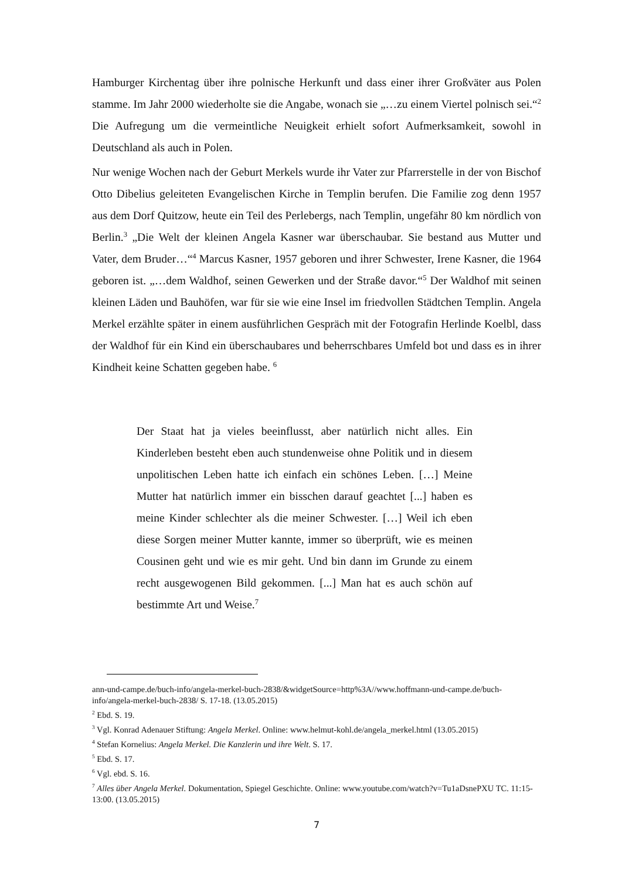Hamburger Kirchentag über ihre polnische Herkunft und dass einer ihrer Großväter aus Polen stamme. Im Jahr 2000 wiederholte sie die Angabe, wonach sie „…zu einem Viertel polnisch sei.“<sup>2</sup> Die Aufregung um die vermeintliche Neuigkeit erhielt sofort Aufmerksamkeit, sowohl in Deutschland als auch in Polen.
Nur wenige Wochen nach der Geburt Merkels wurde ihr Vater zur Pfarrerstelle in der von Bischof Otto Dibelius geleiteten Evangelischen Kirche in Templin berufen. Die Familie zog denn 1957 aus dem Dorf Quitzow, heute ein Teil des Perlebergs, nach Templin, ungefähr 80 km nördlich von Berlin.<sup>3</sup> „Die Welt der kleinen Angela Kasner war überschaubar. Sie bestand aus Mutter und Vater, dem Bruder…“<sup>4</sup> Marcus Kasner, 1957 geboren und ihrer Schwester, Irene Kasner, die 1964 geboren ist. „…dem Waldhof, seinen Gewerken und der Straße davor.“<sup>5</sup> Der Waldhof mit seinen kleinen Läden und Bauhöfen, war für sie wie eine Insel im friedvollen Städtchen Templin. Angela Merkel erzählte später in einem ausführlichen Gespräch mit der Fotografin Herlinde Koelbl, dass der Waldhof für ein Kind ein überschaubares und beherrschbares Umfeld bot und dass es in ihrer Kindheit keine Schatten gegeben habe. <sup>6</sup>
Der Staat hat ja vieles beeinflusst, aber natürlich nicht alles. Ein Kinderleben besteht eben auch stundenweise ohne Politik und in diesem unpolitischen Leben hatte ich einfach ein schönes Leben. […] Meine Mutter hat natürlich immer ein bisschen darauf geachtet [...] haben es meine Kinder schlechter als die meiner Schwester. […] Weil ich eben diese Sorgen meiner Mutter kannte, immer so überprüft, wie es meinen Cousinen geht und wie es mir geht. Und bin dann im Grunde zu einem recht ausgewogenen Bild gekommen. [...] Man hat es auch schön auf bestimmte Art und Weise.<sup>7</sup>
ann-und-campe.de/buch-info/angela-merkel-buch-2838/&widgetSource=http%3A//www.hoffmann-und-campe.de/buch-info/angela-merkel-buch-2838/ S. 17-18. (13.05.2015)
<sup>2</sup> Ebd. S. 19.
<sup>3</sup> Vgl. Konrad Adenauer Stiftung: Angela Merkel. Online: www.helmut-kohl.de/angela_merkel.html (13.05.2015)
<sup>4</sup> Stefan Kornelius: Angela Merkel. Die Kanzlerin und ihre Welt. S. 17.
<sup>5</sup> Ebd. S. 17.
<sup>6</sup> Vgl. ebd. S. 16.
<sup>7</sup> Alles über Angela Merkel. Dokumentation, Spiegel Geschichte. Online: www.youtube.com/watch?v=Tu1aDsnePXU TC. 11:15- 13:00. (13.05.2015)
7